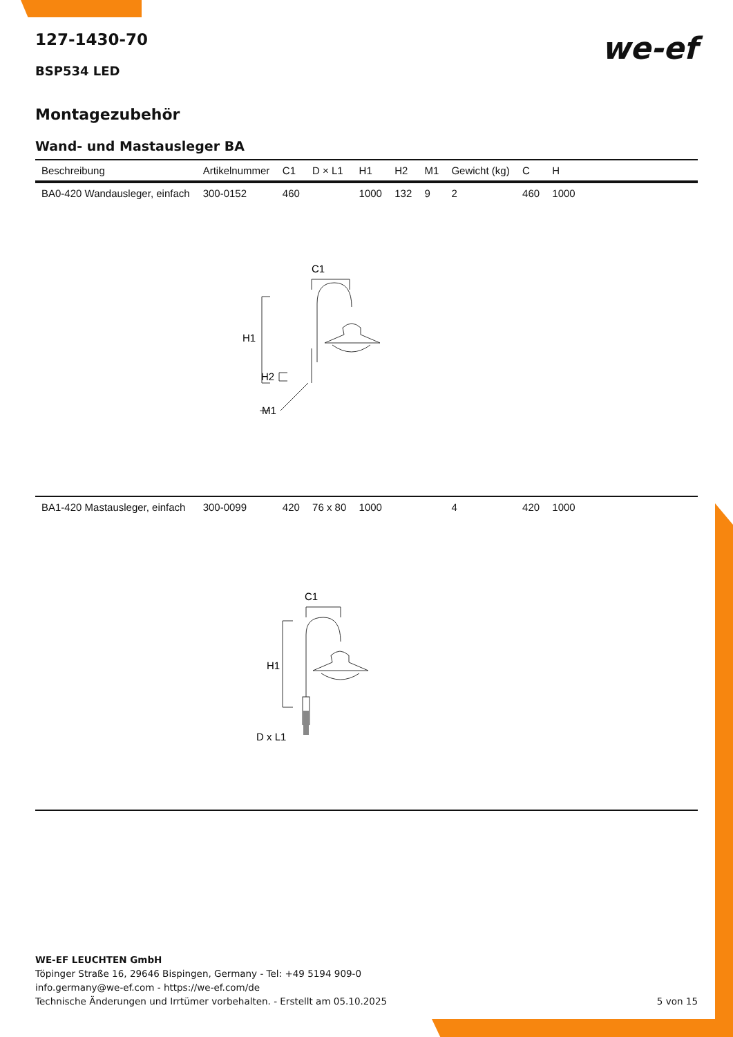we-ef
127-1430-70
BSP534 LED
Montagezubehör
Wand- und Mastausleger BA
| Beschreibung | Artikelnummer | C1 | D × L1 | H1 | H2 | M1 | Gewicht (kg) | C | H | |
| --- | --- | --- | --- | --- | --- | --- | --- | --- | --- | --- |
| BA0-420 Wandausleger, einfach | 300-0152 | 460 | | 1000 | 132 | 9 | 2 | 460 | 1000 | |
| C1 H1 H2 M1 | | | | | | | | | | |
| BA1-420 Mastausleger, einfach | 300-0099 | 420 | 76 x 80 | 1000 | | | 4 | 420 | 1000 | |
| C1 H1 D x L1 | | | | | | | | | | |
WE-EF LEUCHTEN GmbH
Töpinger Straße 16, 29646 Bispingen, Germany - Tel: +49 5194 909-0
info.germany@we-ef.com - https://we-ef.com/de
Technische Änderungen und Irrtümer vorbehalten. - Erstellt am 05.10.2025 5 von 15